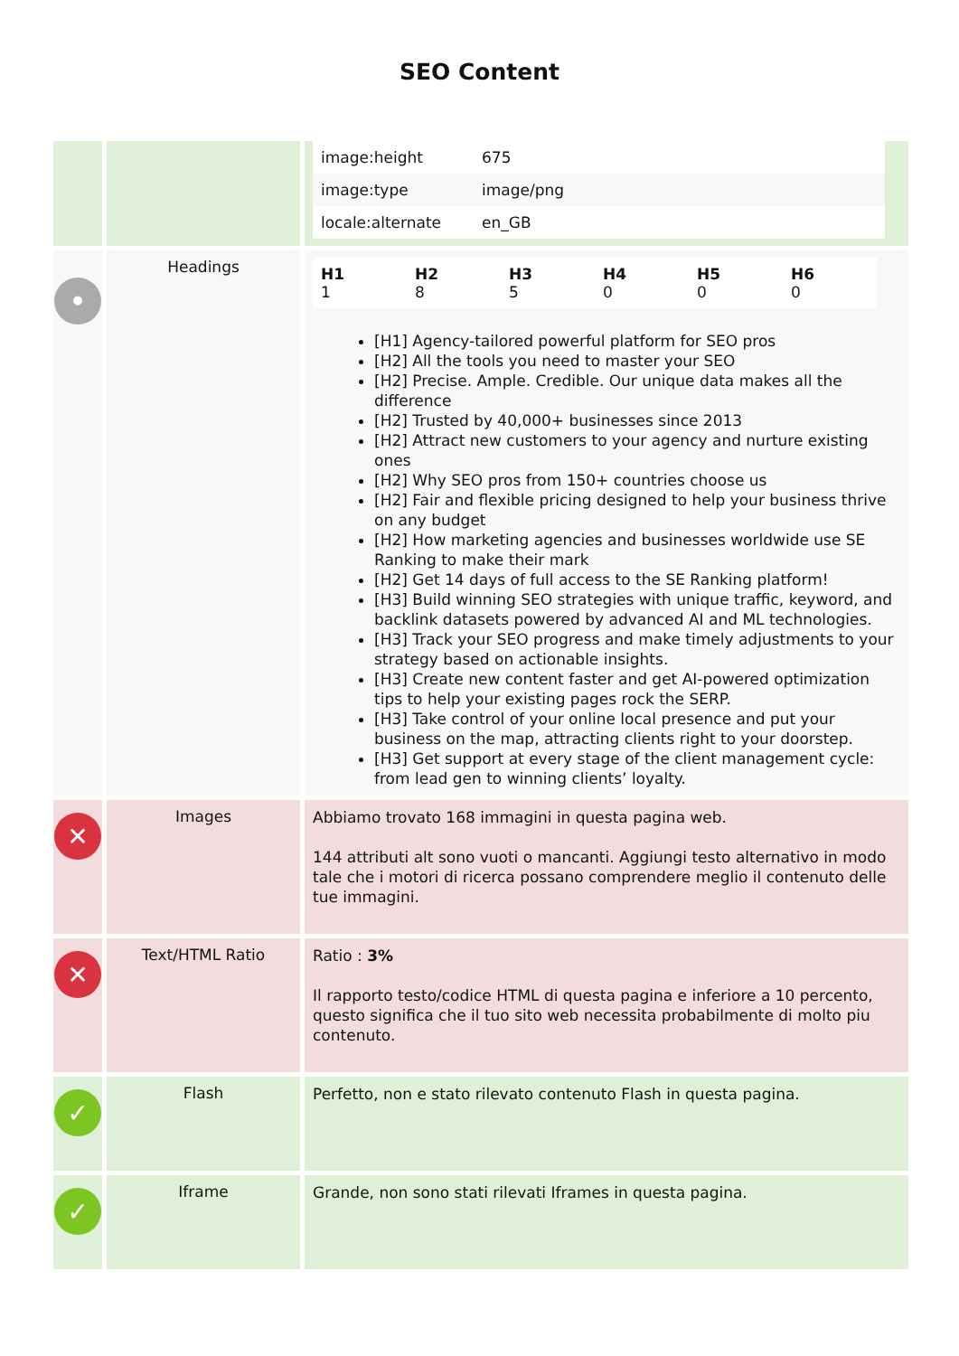SEO Content
| | | / image:height / 675 / / image:type / image/png / / locale:alternate / en_GB / |
| • | Headings | / H1 1 / H2 8 / H3 5 / H4 0 / H5 0 / H6 0 / [H1] Agency-tailored powerful platform for SEO pros [H2] All the tools you need to master your SEO [H2] Precise. Ample. Credible. Our unique data makes all the difference [H2] Trusted by 40,000+ businesses since 2013 [H2] Attract new customers to your agency and nurture existing ones [H2] Why SEO pros from 150+ countries choose us [H2] Fair and flexible pricing designed to help your business thrive on any budget [H2] How marketing agencies and businesses worldwide use SE Ranking to make their mark [H2] Get 14 days of full access to the SE Ranking platform! [H3] Build winning SEO strategies with unique traffic, keyword, and backlink datasets powered by advanced AI and ML technologies. [H3] Track your SEO progress and make timely adjustments to your strategy based on actionable insights. [H3] Create new content faster and get AI-powered optimization tips to help your existing pages rock the SERP. [H3] Take control of your online local presence and put your business on the map, attracting clients right to your doorstep. [H3] Get support at every stage of the client management cycle: from lead gen to winning clients’ loyalty. |
| ✕ | Images | Abbiamo trovato 168 immagini in questa pagina web. 144 attributi alt sono vuoti o mancanti. Aggiungi testo alternativo in modo tale che i motori di ricerca possano comprendere meglio il contenuto delle tue immagini. |
| ✕ | Text/HTML Ratio | Ratio : 3% Il rapporto testo/codice HTML di questa pagina e inferiore a 10 percento, questo significa che il tuo sito web necessita probabilmente di molto piu contenuto. |
| ✓ | Flash | Perfetto, non e stato rilevato contenuto Flash in questa pagina. |
| ✓ | Iframe | Grande, non sono stati rilevati Iframes in questa pagina. |